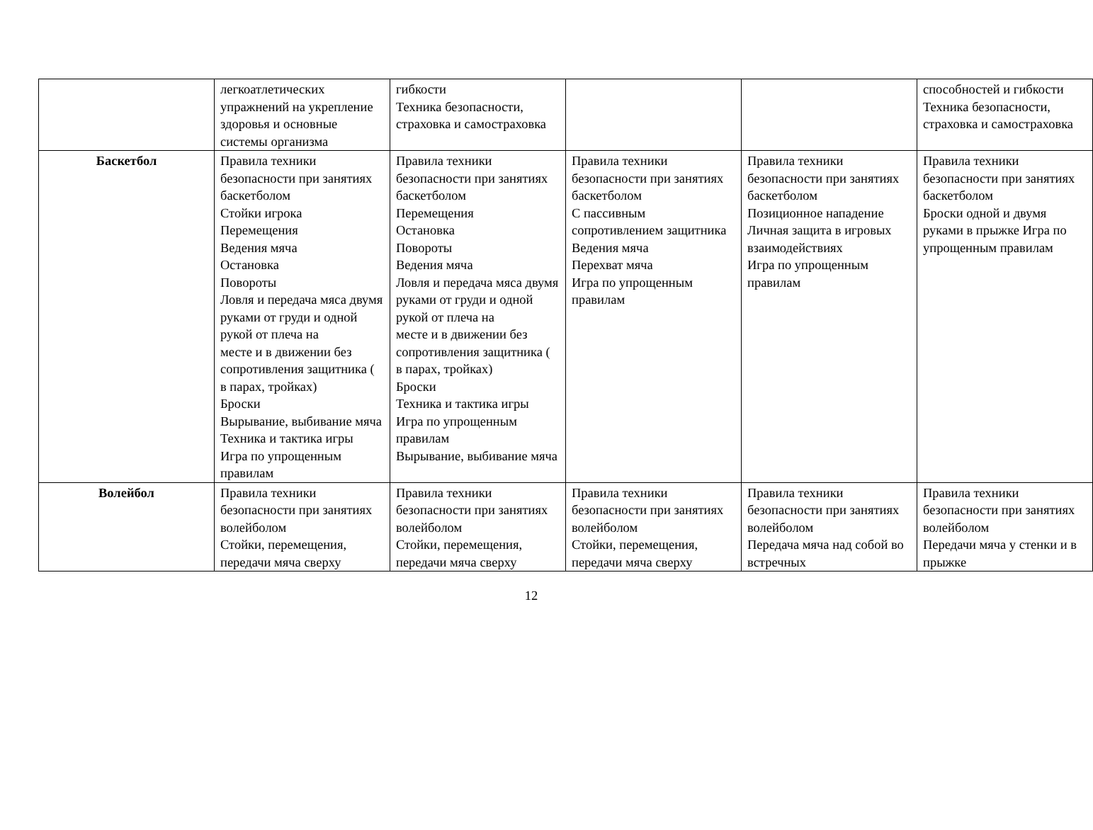| | легкоатлетических упражнений на укрепление здоровья и основные системы организма | гибкости Техника безопасности, страховка и самостраховка | | | способностей и гибкости Техника безопасности, страховка и самостраховка |
| Баскетбол | Правила техники безопасности при занятиях баскетболом Стойки игрока Перемещения Ведения мяча Остановка Повороты Ловля и передача мяса двумя руками от груди и одной рукой от плеча на месте и в движении без сопротивления защитника ( в парах, тройках) Броски Вырывание, выбивание мяча Техника и тактика игры Игра по упрощенным правилам | Правила техники безопасности при занятиях баскетболом Перемещения Остановка Повороты Ведения мяча Ловля и передача мяса двумя руками от груди и одной рукой от плеча на месте и в движении без сопротивления защитника ( в парах, тройках) Броски Техника и тактика игры Игра по упрощенным правилам Вырывание, выбивание мяча | Правила техники безопасности при занятиях баскетболом С пассивным сопротивлением защитника Ведения мяча Перехват мяча Игра по упрощенным правилам | Правила техники безопасности при занятиях баскетболом Позиционное нападение Личная защита в игровых взаимодействиях Игра по упрощенным правилам | Правила техники безопасности при занятиях баскетболом Броски одной и двумя руками в прыжке Игра по упрощенным правилам |
| Волейбол | Правила техники безопасности при занятиях волейболом Стойки, перемещения, передачи мяча сверху | Правила техники безопасности при занятиях волейболом Стойки, перемещения, передачи мяча сверху | Правила техники безопасности при занятиях волейболом Стойки, перемещения, передачи мяча сверху | Правила техники безопасности при занятиях волейболом Передача мяча над собой во встречных | Правила техники безопасности при занятиях волейболом Передачи мяча у стенки и в прыжке |
12